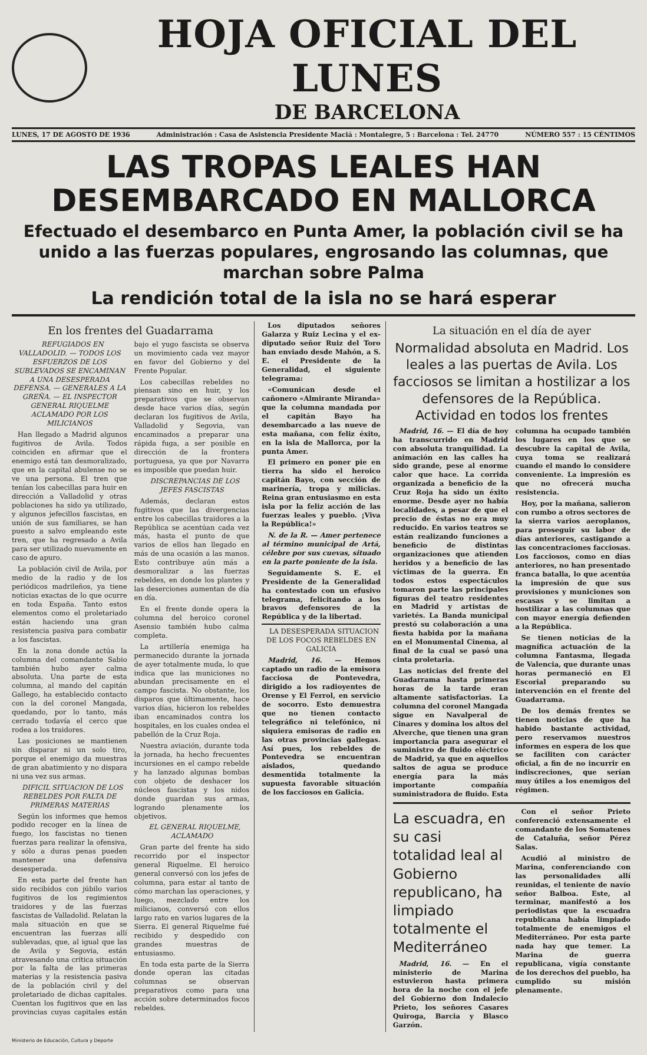HOJA OFICIAL DEL LUNES
DE BARCELONA
LUNES, 17 DE AGOSTO DE 1936 Administración : Casa de Asistencia Presidente Maciá : Montalegre, 5 : Barcelona : Tel. 24770 NÚMERO 557 : 15 CÉNTIMOS
LAS TROPAS LEALES HAN DESEMBARCADO EN MALLORCA
Efectuado el desembarco en Punta Amer, la población civil se ha unido a las fuerzas populares, engrosando las columnas, que marchan sobre Palma
La rendición total de la isla no se hará esperar
En los frentes del Guadarrama
REFUGIADOS EN VALLADOLID. — TODOS LOS ESFUERZOS DE LOS SUBLEVADOS SE ENCAMINAN A UNA DESESPERADA DEFENSA. — GENERALES A LA GREÑA. — EL INSPECTOR GENERAL RIQUELME ACLAMADO POR LOS MILICIANOS
Han llegado a Madrid algunos fugitivos de Avila. Todos coinciden en afirmar que el enemigo está tan desmoralizado, que en la capital abulense no se ve una persona. El tren que tenían los cabecillas para huir en dirección a Valladolid y otras poblaciones ha sido ya utilizado, y algunos jefecillos fascistas, en unión de sus familiares, se han puesto a salvo empleando este tren, que ha regresado a Avila para ser utilizado nuevamente en caso de apuro.
La población civil de Avila, por medio de la radio y de los periódicos madrileños, ya tiene noticias exactas de lo que ocurre en toda España. Tanto estos elementos como el proletariado están haciendo una gran resistencia pasiva para combatir a los fascistas.
En la zona donde actúa la columna del comandante Sabio también hubo ayer calma absoluta. Una parte de esta columna, al mando del capitán Gallego, ha establecido contacto con la del coronel Mangada, quedando, por lo tanto, más cerrado todavía el cerco que rodea a los traidores.
Las posiciones se mantienen sin disparar ni un solo tiro, porque el enemigo da muestras de gran abatimiento y no dispara ni una vez sus armas.
DIFICIL SITUACION DE LOS REBELDES POR FALTA DE PRIMERAS MATERIAS
Según los informes que hemos podido recoger en la línea de fuego, los fascistas no tienen fuerzas para realizar la ofensiva, y sólo a duras penas pueden mantener una defensiva desesperada.
En esta parte del frente han sido recibidos con júbilo varios fugitivos de los regimientos traidores y de las fuerzas fascistas de Valladolid. Relatan la mala situación en que se encuentran las fuerzas allí sublevadas, que, al igual que las de Avila y Segovia, están atravesando una crítica situación por la falta de las primeras materias y la resistencia pasiva de la población civil y del proletariado de dichas capitales. Cuentan los fugitivos que en las provincias cuyas capitales están bajo el yugo fascista se observa un movimiento cada vez mayor en favor del Gobierno y del Frente Popular.
Los cabecillas rebeldes no piensan sino en huir, y los preparativos que se observan desde hace varios días, según declaran los fugitivos de Avila, Valladolid y Segovia, van encaminados a preparar una rápida fuga, a ser posible en dirección de la frontera portuguesa, ya que por Navarra es imposible que puedan huir.
DISCREPANCIAS DE LOS JEFES FASCISTAS
Además, declaran estos fugitivos que las divergencias entre los cabecillas traidores a la República se acentúan cada vez más, hasta el punto de que varios de ellos han llegado en más de una ocasión a las manos. Esto contribuye aún más a desmoralizar a las fuerzas rebeldes, en donde los plantes y las deserciones aumentan de día en día.
En el frente donde opera la columna del heroico coronel Asensio también hubo calma completa.
La artillería enemiga ha permanecido durante la jornada de ayer totalmente muda, lo que indica que las municiones no abundan precisamente en el campo fascista. No obstante, los disparos que últimamente, hace varios días, hicieron los rebeldes iban encaminados contra los hospitales, en los cuales ondea el pabellón de la Cruz Roja.
Nuestra aviación, durante toda la jornada, ha hecho frecuentes incursiones en el campo rebelde y ha lanzado algunas bombas con objeto de deshacer los núcleos fascistas y los nidos donde guardan sus armas, logrando plenamente los objetivos.
EL GENERAL RIQUELME, ACLAMADO
Gran parte del frente ha sido recorrido por el inspector general Riquelme. El heroico general conversó con los jefes de columna, para estar al tanto de cómo marchan las operaciones, y luego, mezclado entre los milicianos, conversó con ellos largo rato en varios lugares de la Sierra. El general Riquelme fué recibido y despedido con grandes muestras de entusiasmo.
En toda esta parte de la Sierra donde operan las citadas columnas se observan preparativos como para una acción sobre determinados focos rebeldes.
Los diputados señores Galarza y Ruiz Lecina y el ex-diputado señor Ruiz del Toro han enviado desde Mahón, a S. E. el Presidente de la Generalidad, el siguiente telegrama:
«Comunican desde el cañonero «Almirante Miranda» que la columna mandada por el capitán Bayo ha desembarcado a las nueve de esta mañana, con feliz éxito, en la isla de Mallorca, por la punta Amer.
El primero en poner pie en tierra ha sido el heroico capitán Bayo, con sección de marinería, tropa y milicias. Reina gran entusiasmo en esta isla por la feliz acción de las fuerzas leales y pueblo. ¡Viva la República!»
N. de la R. — Amer pertenece al término municipal de Artá, célebre por sus cuevas, situado en la parte poniente de la isla.
Seguidamente S. E. el Presidente de la Generalidad ha contestado con un efusivo telegrama, felicitando a los bravos defensores de la República y de la libertad.
LA DESESPERADA SITUACION DE LOS FOCOS REBELDES EN GALICIA
Madrid, 16. — Hemos captado un radio de la emisora facciosa de Pontevedra, dirigido a los radioyentes de Orense y El Ferrol, en servicio de socorro. Esto demuestra que no tienen contacto telegráfico ni telefónico, ni siquiera emisoras de radio en las otras provincias gallegas. Así pues, los rebeldes de Pontevedra se encuentran aislados, quedando desmentida totalmente la supuesta favorable situación de los facciosos en Galicia.
La situación en el día de ayer
Normalidad absoluta en Madrid. Los leales a las puertas de Avila. Los facciosos se limitan a hostilizar a los defensores de la República. Actividad en todos los frentes
Madrid, 16. — El día de hoy ha transcurrido en Madrid con absoluta tranquilidad. La animación en las calles ha sido grande, pese al enorme calor que hace. La corrida organizada a beneficio de la Cruz Roja ha sido un éxito enorme. Desde ayer no había localidades, a pesar de que el precio de éstas no era muy reducido. En varios teatros se están realizando funciones a beneficio de distintas organizaciones que atienden heridos y a beneficio de las víctimas de la guerra. En todos estos espectáculos tomaron parte las principales figuras del teatro residentes en Madrid y artistas de varietés. La Banda municipal prestó su colaboración a una fiesta habida por la mañana en el Monumental Cinema, al final de la cual se pasó una cinta proletaria.
Las noticias del frente del Guadarrama hasta primeras horas de la tarde eran altamente satisfactorias. La columna del coronel Mangada sigue en Navalperal de Cinares y domina los altos del Alverche, que tienen una gran importancia para asegurar el suministro de fluido eléctrico de Madrid, ya que en aquellos saltos de agua se produce energía para la más importante compañía suministradora de fluido. Esta columna ha ocupado también los lugares en los que se descubre la capital de Avila, cuya toma se realizará cuando el mando lo considere conveniente. La impresión es que no ofrecerá mucha resistencia.
Hoy, por la mañana, salieron con rumbo a otros sectores de la sierra varios aeroplanos, para proseguir su labor de días anteriores, castigando a las concentraciones facciosas. Los facciosos, como en días anteriores, no han presentado franca batalla, lo que acentúa la impresión de que sus provisiones y municiones son escasas y se limitan a hostilizar a las columnas que con mayor energía defienden a la República.
Se tienen noticias de la magnífica actuación de la columna Fantasma, llegada de Valencia, que durante unas horas permaneció en El Escorial preparando su intervención en el frente del Guadarrama.
De los demás frentes se tienen noticias de que ha habido bastante actividad, pero reservamos nuestros informes en espera de los que se faciliten con carácter oficial, a fin de no incurrir en indiscreciones, que serían muy útiles a los enemigos del régimen.
La escuadra, en su casi totalidad leal al Gobierno republicano, ha limpiado totalmente el Mediterráneo
Madrid, 16. — En el ministerio de Marina estuvieron hasta primera hora de la noche con el jefe del Gobierno don Indalecio Prieto, los señores Casares Quiroga, Barcia y Blasco Garzón.
Con el señor Prieto conferenció extensamente el comandante de los Somatenes de Cataluña, señor Pérez Salas.
Acudió al ministro de Marina, conferenciando con las personalidades allí reunidas, el teniente de navío señor Balboa. Este, al terminar, manifestó a los periodistas que la escuadra republicana había limpiado totalmente de enemigos el Mediterráneo. Por esta parte nada hay que temer. La Marina de guerra republicana, vigía constante de los derechos del pueblo, ha cumplido su misión plenamente.
Ministerio de Educación, Cultura y Deporte